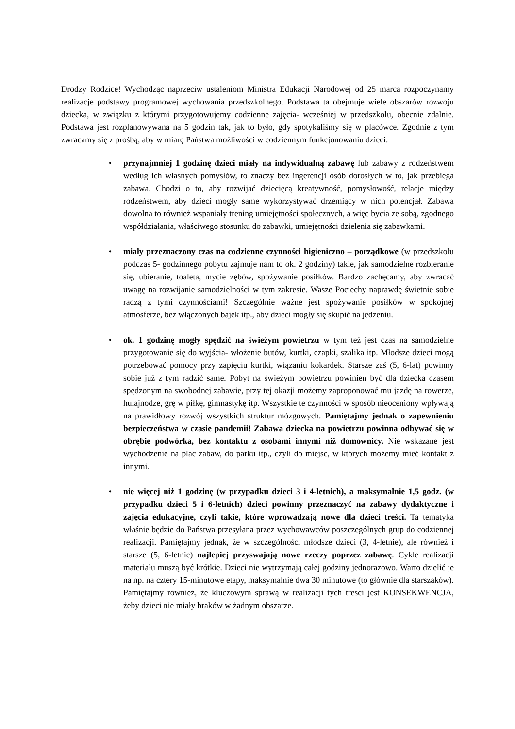Drodzy Rodzice! Wychodząc naprzeciw ustaleniom Ministra Edukacji Narodowej od 25 marca rozpoczynamy realizacje podstawy programowej wychowania przedszkolnego. Podstawa ta obejmuje wiele obszarów rozwoju dziecka, w związku z którymi przygotowujemy codzienne zajęcia- wcześniej w przedszkolu, obecnie zdalnie. Podstawa jest rozplanowywana na 5 godzin tak, jak to było, gdy spotykaliśmy się w placówce. Zgodnie z tym zwracamy się z prośbą, aby w miarę Państwa możliwości w codziennym funkcjonowaniu dzieci:
• przynajmniej 1 godzinę dzieci miały na indywidualną zabawę lub zabawy z rodzeństwem według ich własnych pomysłów, to znaczy bez ingerencji osób dorosłych w to, jak przebiega zabawa. Chodzi o to, aby rozwijać dziecięcą kreatywność, pomysłowość, relacje między rodzeństwem, aby dzieci mogły same wykorzystywać drzemiący w nich potencjał. Zabawa dowolna to również wspaniały trening umiejętności społecznych, a więc bycia ze sobą, zgodnego współdziałania, właściwego stosunku do zabawki, umiejętności dzielenia się zabawkami.
• miały przeznaczony czas na codzienne czynności higieniczno – porządkowe (w przedszkolu podczas 5- godzinnego pobytu zajmuje nam to ok. 2 godziny) takie, jak samodzielne rozbieranie się, ubieranie, toaleta, mycie zębów, spożywanie posiłków. Bardzo zachęcamy, aby zwracać uwagę na rozwijanie samodzielności w tym zakresie. Wasze Pociechy naprawdę świetnie sobie radzą z tymi czynnościami! Szczególnie ważne jest spożywanie posiłków w spokojnej atmosferze, bez włączonych bajek itp., aby dzieci mogły się skupić na jedzeniu.
• ok. 1 godzinę mogły spędzić na świeżym powietrzu w tym też jest czas na samodzielne przygotowanie się do wyjścia- włożenie butów, kurtki, czapki, szalika itp. Młodsze dzieci mogą potrzebować pomocy przy zapięciu kurtki, wiązaniu kokardek. Starsze zaś (5, 6-lat) powinny sobie już z tym radzić same. Pobyt na świeżym powietrzu powinien być dla dziecka czasem spędzonym na swobodnej zabawie, przy tej okazji możemy zaproponować mu jazdę na rowerze, hulajnodze, grę w piłkę, gimnastykę itp. Wszystkie te czynności w sposób nieoceniony wpływają na prawidłowy rozwój wszystkich struktur mózgowych. Pamiętajmy jednak o zapewnieniu bezpieczeństwa w czasie pandemii! Zabawa dziecka na powietrzu powinna odbywać się w obrębie podwórka, bez kontaktu z osobami innymi niż domownicy. Nie wskazane jest wychodzenie na plac zabaw, do parku itp., czyli do miejsc, w których możemy mieć kontakt z innymi.
• nie więcej niż 1 godzinę (w przypadku dzieci 3 i 4-letnich), a maksymalnie 1,5 godz. (w przypadku dzieci 5 i 6-letnich) dzieci powinny przeznaczyć na zabawy dydaktyczne i zajęcia edukacyjne, czyli takie, które wprowadzają nowe dla dzieci treści. Ta tematyka właśnie będzie do Państwa przesyłana przez wychowawców poszczególnych grup do codziennej realizacji. Pamiętajmy jednak, że w szczególności młodsze dzieci (3, 4-letnie), ale również i starsze (5, 6-letnie) najlepiej przyswajają nowe rzeczy poprzez zabawę. Cykle realizacji materiału muszą być krótkie. Dzieci nie wytrzymają całej godziny jednorazowo. Warto dzielić je na np. na cztery 15-minutowe etapy, maksymalnie dwa 30 minutowe (to głównie dla starszaków). Pamiętajmy również, że kluczowym sprawą w realizacji tych treści jest KONSEKWENCJA, żeby dzieci nie miały braków w żadnym obszarze.